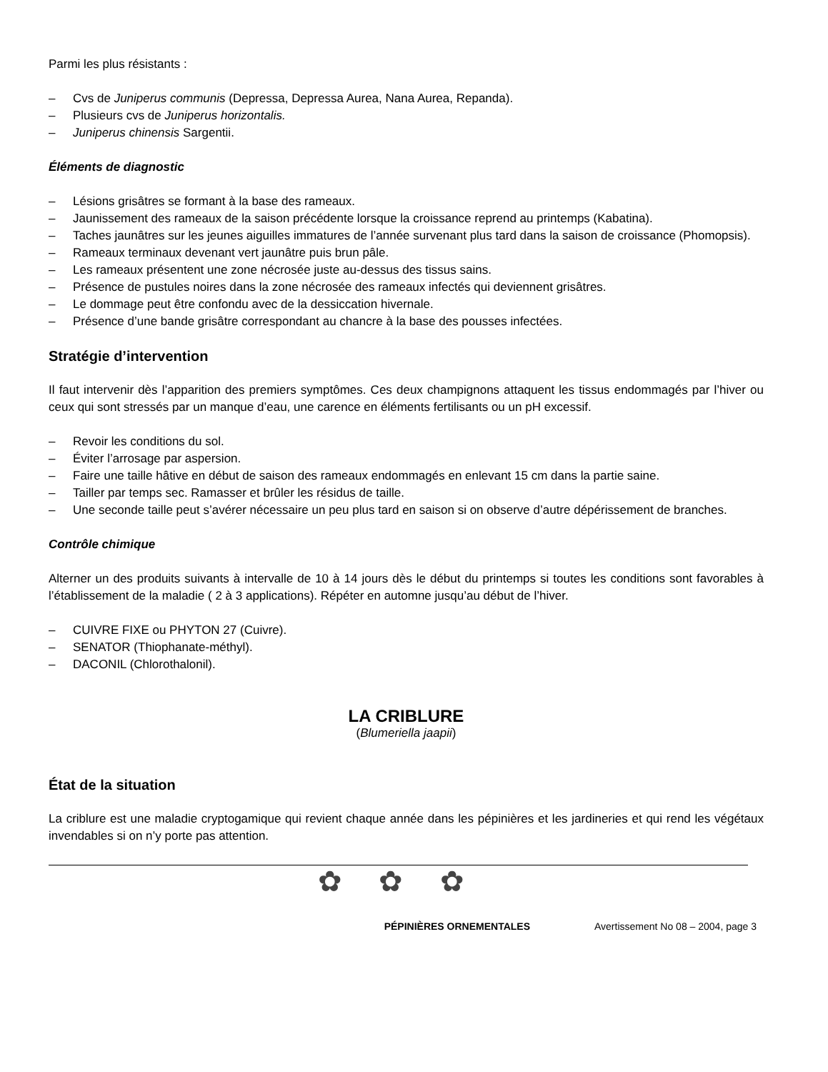Parmi les plus résistants :
– Cvs de Juniperus communis (Depressa, Depressa Aurea, Nana Aurea, Repanda).
– Plusieurs cvs de Juniperus horizontalis.
– Juniperus chinensis Sargentii.
Éléments de diagnostic
– Lésions grisâtres se formant à la base des rameaux.
– Jaunissement des rameaux de la saison précédente lorsque la croissance reprend au printemps (Kabatina).
– Taches jaunâtres sur les jeunes aiguilles immatures de l’année survenant plus tard dans la saison de croissance (Phomopsis).
– Rameaux terminaux devenant vert jaunâtre puis brun pâle.
– Les rameaux présentent une zone nécrosée juste au-dessus des tissus sains.
– Présence de pustules noires dans la zone nécrosée des rameaux infectés qui deviennent grisâtres.
– Le dommage peut être confondu avec de la dessiccation hivernale.
– Présence d’une bande grisâtre correspondant au chancre à la base des pousses infectées.
Stratégie d’intervention
Il faut intervenir dès l’apparition des premiers symptômes. Ces deux champignons attaquent les tissus endommagés par l’hiver ou ceux qui sont stressés par un manque d’eau, une carence en éléments fertilisants ou un pH excessif.
– Revoir les conditions du sol.
– Éviter l’arrosage par aspersion.
– Faire une taille hâtive en début de saison des rameaux endommagés en enlevant 15 cm dans la partie saine.
– Tailler par temps sec. Ramasser et brûler les résidus de taille.
– Une seconde taille peut s’avérer nécessaire un peu plus tard en saison si on observe d’autre dépérissement de branches.
Contrôle chimique
Alterner un des produits suivants à intervalle de 10 à 14 jours dès le début du printemps si toutes les conditions sont favorables à l’établissement de la maladie ( 2 à 3 applications). Répéter en automne jusqu’au début de l’hiver.
– CUIVRE FIXE ou PHYTON 27 (Cuivre).
– SENATOR (Thiophanate-méthyl).
– DACONIL (Chlorothalonil).
LA CRIBLURE
(Blumeriella jaapii)
État de la situation
La criblure est une maladie cryptogamique qui revient chaque année dans les pépinières et les jardineries et qui rend les végétaux invendables si on n’y porte pas attention.
✿ ✿ ✿
PÉPINIÈRES ORNEMENTALES Avertissement No 08 – 2004, page 3